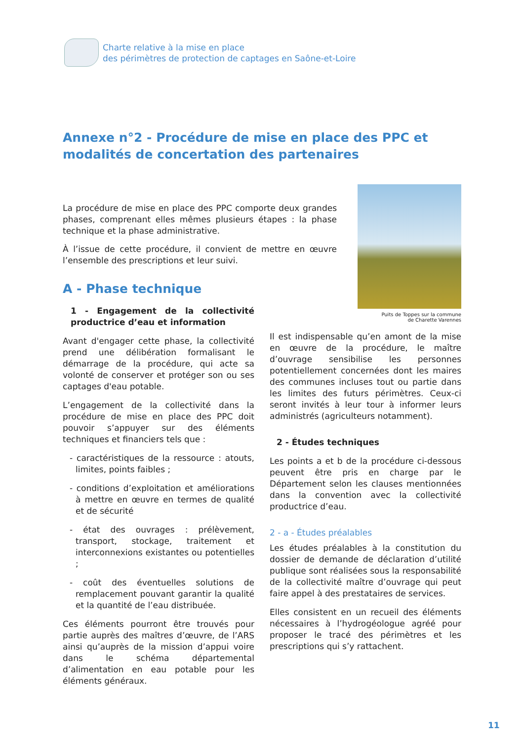Charte relative à la mise en place
des périmètres de protection de captages en Saône-et-Loire
Annexe n°2 - Procédure de mise en place des PPC et modalités de concertation des partenaires
La procédure de mise en place des PPC comporte deux grandes phases, comprenant elles mêmes plusieurs étapes : la phase technique et la phase administrative.
À l’issue de cette procédure, il convient de mettre en œuvre l’ensemble des prescriptions et leur suivi.
Puits de Toppes sur la commune
de Charette Varennes
A - Phase technique
1 - Engagement de la collectivité productrice d’eau et information
Avant d'engager cette phase, la collectivité prend une délibération formalisant le démarrage de la procédure, qui acte sa volonté de conserver et protéger son ou ses captages d'eau potable.
L’engagement de la collectivité dans la procédure de mise en place des PPC doit pouvoir s’appuyer sur des éléments techniques et financiers tels que :
- caractéristiques de la ressource : atouts, limites, points faibles ;
- conditions d’exploitation et améliorations à mettre en œuvre en termes de qualité et de sécurité
- état des ouvrages : prélèvement, transport, stockage, traitement et interconnexions existantes ou potentielles ;
- coût des éventuelles solutions de remplacement pouvant garantir la qualité et la quantité de l’eau distribuée.
Ces éléments pourront être trouvés pour partie auprès des maîtres d’œuvre, de l’ARS ainsi qu’auprès de la mission d’appui voire dans le schéma départemental d’alimentation en eau potable pour les éléments généraux.
Il est indispensable qu’en amont de la mise en œuvre de la procédure, le maître d’ouvrage sensibilise les personnes potentiellement concernées dont les maires des communes incluses tout ou partie dans les limites des futurs périmètres. Ceux-ci seront invités à leur tour à informer leurs administrés (agriculteurs notamment).
2 - Études techniques
Les points a et b de la procédure ci-dessous peuvent être pris en charge par le Département selon les clauses mentionnées dans la convention avec la collectivité productrice d’eau.
2 - a - Études préalables
Les études préalables à la constitution du dossier de demande de déclaration d’utilité publique sont réalisées sous la responsabilité de la collectivité maître d’ouvrage qui peut faire appel à des prestataires de services.
Elles consistent en un recueil des éléments nécessaires à l’hydrogéologue agréé pour proposer le tracé des périmètres et les prescriptions qui s’y rattachent.
11